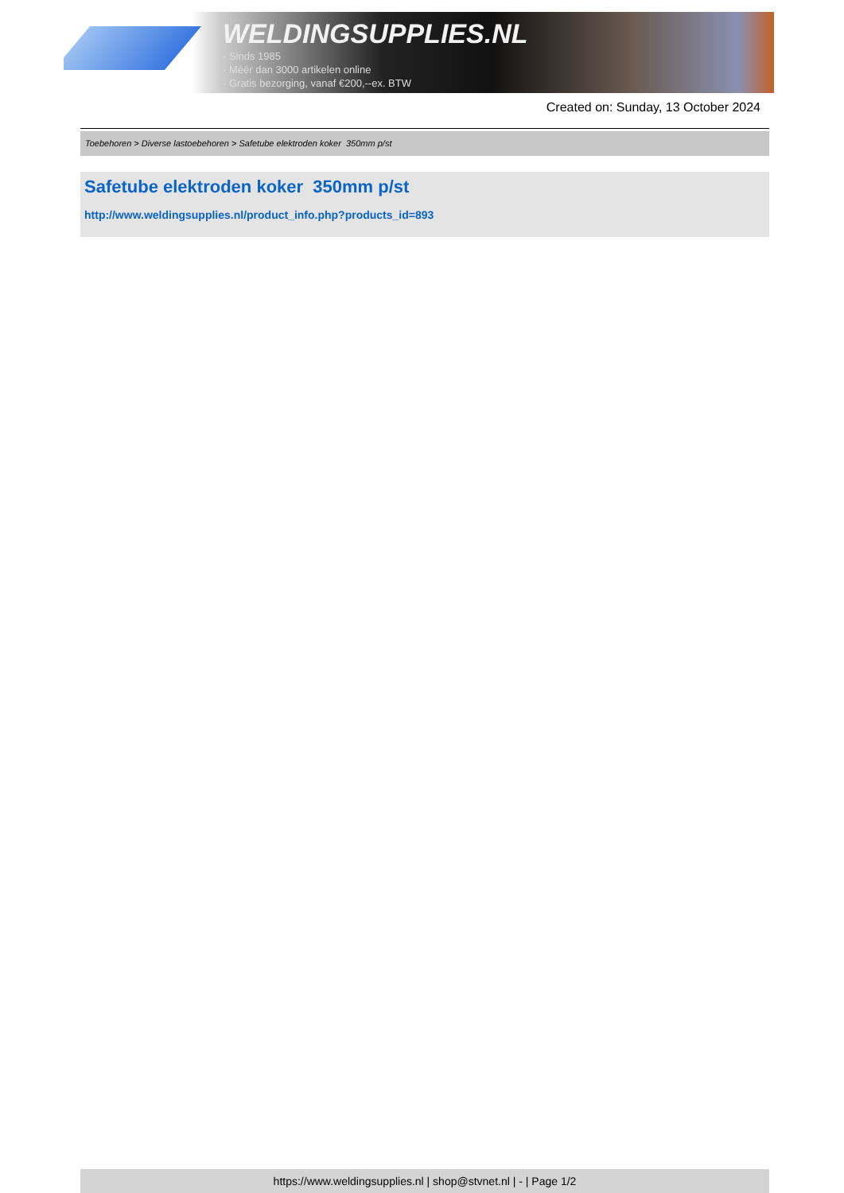WELDINGSUPPLIES.NL
- Sinds 1985
- Méér dan 3000 artikelen online
- Gratis bezorging, vanaf €200,--ex. BTW
Created on: Sunday, 13 October 2024
Toebehoren > Diverse lastoebehoren > Safetube elektroden koker 350mm p/st
Safetube elektroden koker 350mm p/st
http://www.weldingsupplies.nl/product_info.php?products_id=893
https://www.weldingsupplies.nl | shop@stvnet.nl | - | Page 1/2